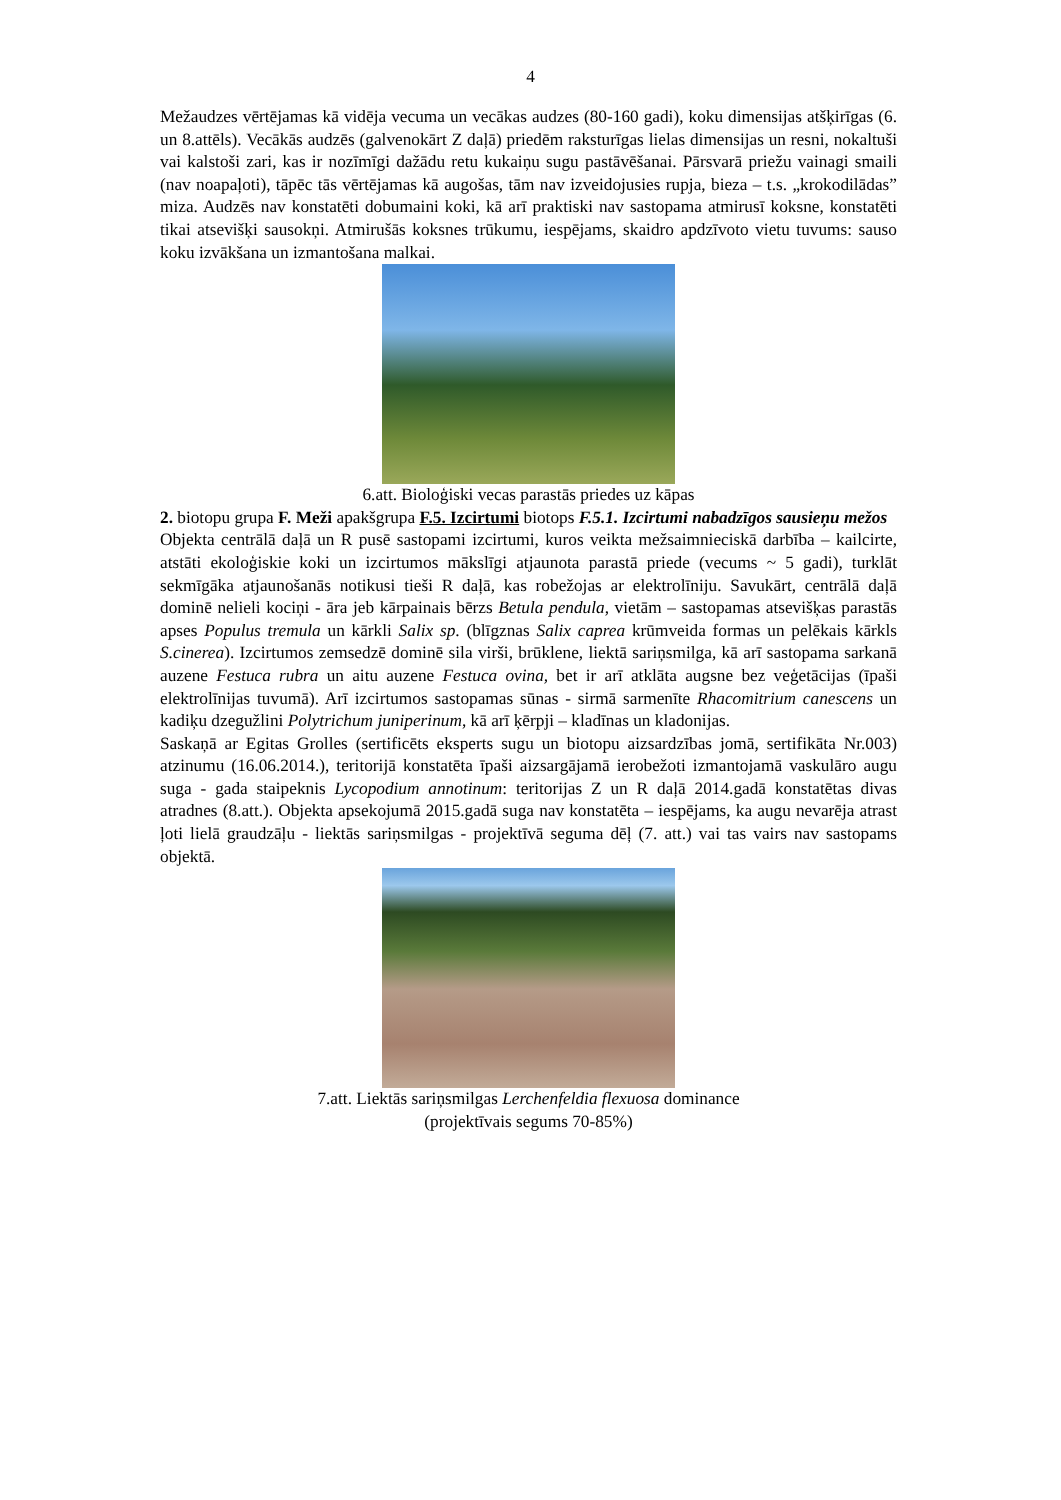4
Mežaudzes vērtējamas kā vidēja vecuma un vecākas audzes (80-160 gadi), koku dimensijas atšķirīgas (6. un 8.attēls). Vecākās audzēs (galvenokārt Z daļā) priedēm raksturīgas lielas dimensijas un resni, nokaltuši vai kalstoši zari, kas ir nozīmīgi dažādu retu kukaiņu sugu pastāvēšanai. Pārsvarā priežu vainagi smaili (nav noapaļoti), tāpēc tās vērtējamas kā augošas, tām nav izveidojusies rupja, bieza – t.s. „krokodilādas” miza. Audzēs nav konstatēti dobumaini koki, kā arī praktiski nav sastopama atmirusī koksne, konstatēti tikai atsevišķi sausokņi. Atmirušās koksnes trūkumu, iespējams, skaidro apdzīvoto vietu tuvums: sauso koku izvākšana un izmantošana malkai.
6.att. Bioloģiski vecas parastās priedes uz kāpas
2. biotopu grupa F. Meži apakšgrupa F.5. Izcirtumi biotops F.5.1. Izcirtumi nabadzīgos sausieņu mežos
Objekta centrālā daļā un R pusē sastopami izcirtumi, kuros veikta mežsaimnieciskā darbība – kailcirte, atstāti ekoloģiskie koki un izcirtumos mākslīgi atjaunota parastā priede (vecums ~ 5 gadi), turklāt sekmīgāka atjaunošanās notikusi tieši R daļā, kas robežojas ar elektrolīniju. Savukārt, centrālā daļā dominē nelieli kociņi - āra jeb kārpainais bērzs Betula pendula, vietām – sastopamas atsevišķas parastās apses Populus tremula un kārkli Salix sp. (blīgznas Salix caprea krūmveida formas un pelēkais kārkls S.cinerea). Izcirtumos zemsedzē dominē sila virši, brūklene, liektā sariņsmilga, kā arī sastopama sarkanā auzene Festuca rubra un aitu auzene Festuca ovina, bet ir arī atklāta augsne bez veģetācijas (īpaši elektrolīnijas tuvumā). Arī izcirtumos sastopamas sūnas - sirmā sarmenīte Rhacomitrium canescens un kadiķu dzegužlini Polytrichum juniperinum, kā arī ķērpji – kladīnas un kladonijas.
Saskaņā ar Egitas Grolles (sertificēts eksperts sugu un biotopu aizsardzības jomā, sertifikāta Nr.003) atzinumu (16.06.2014.), teritorijā konstatēta īpaši aizsargājamā ierobežoti izmantojamā vaskulāro augu suga - gada staipeknis Lycopodium annotinum: teritorijas Z un R daļā 2014.gadā konstatētas divas atradnes (8.att.). Objekta apsekojumā 2015.gadā suga nav konstatēta – iespējams, ka augu nevarēja atrast ļoti lielā graudzāļu - liektās sariņsmilgas - projektīvā seguma dēļ (7. att.) vai tas vairs nav sastopams objektā.
7.att. Liektās sariņsmilgas Lerchenfeldia flexuosa dominance
(projektīvais segums 70-85%)